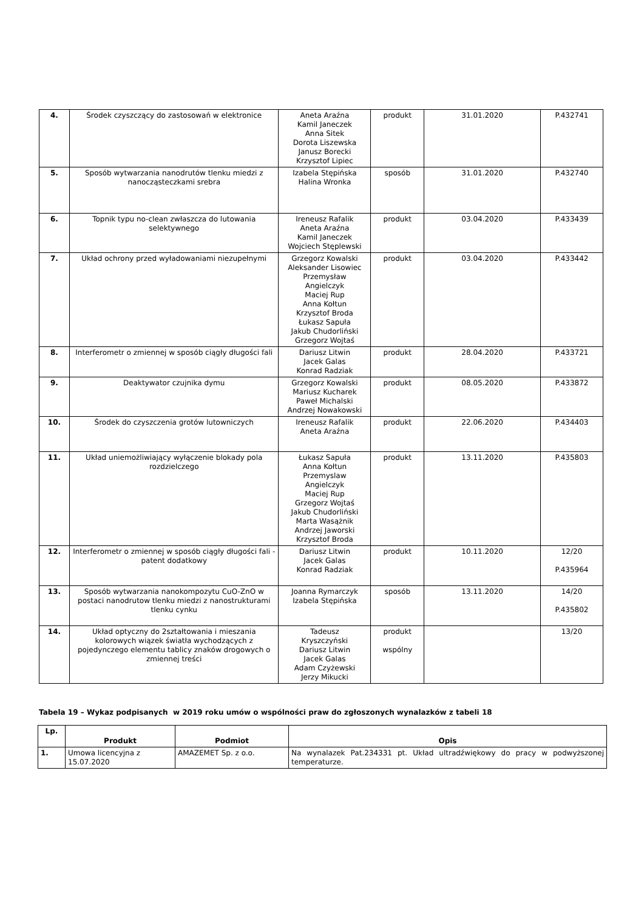| 4. | Środek czyszczący do zastosowań w elektronice | Aneta Araźna Kamil Janeczek Anna Sitek Dorota Liszewska Janusz Borecki Krzysztof Lipiec | produkt | 31.01.2020 | P.432741 |
| 5. | Sposób wytwarzania nanodrutów tlenku miedzi z nanocząsteczkami srebra | Izabela Stępińska Halina Wronka | sposób | 31.01.2020 | P.432740 |
| 6. | Topnik typu no-clean zwłaszcza do lutowania selektywnego | Ireneusz Rafalik Aneta Araźna Kamil Janeczek Wojciech Stęplewski | produkt | 03.04.2020 | P.433439 |
| 7. | Układ ochrony przed wyładowaniami niezupełnymi | Grzegorz Kowalski Aleksander Lisowiec Przemysław Angielczyk Maciej Rup Anna Kołtun Krzysztof Broda Łukasz Sapuła Jakub Chudorliński Grzegorz Wojtaś | produkt | 03.04.2020 | P.433442 |
| 8. | Interferometr o zmiennej w sposób ciągły długości fali | Dariusz Litwin Jacek Galas Konrad Radziak | produkt | 28.04.2020 | P.433721 |
| 9. | Deaktywator czujnika dymu | Grzegorz Kowalski Mariusz Kucharek Paweł Michalski Andrzej Nowakowski | produkt | 08.05.2020 | P.433872 |
| 10. | Środek do czyszczenia grotów lutowniczych | Ireneusz Rafalik Aneta Araźna | produkt | 22.06.2020 | P.434403 |
| 11. | Układ uniemożliwiający wyłączenie blokady pola rozdzielczego | Łukasz Sapuła Anna Kołtun Przemyslaw Angielczyk Maciej Rup Grzegorz Wojtaś Jakub Chudorliński Marta Wasążnik Andrzej Jaworski Krzysztof Broda | produkt | 13.11.2020 | P.435803 |
| 12. | Interferometr o zmiennej w sposób ciągły długości fali - patent dodatkowy | Dariusz Litwin Jacek Galas Konrad Radziak | produkt | 10.11.2020 | 12/20 P.435964 |
| 13. | Sposób wytwarzania nanokompozytu CuO-ZnO w postaci nanodrutow tlenku miedzi z nanostrukturami tlenku cynku | Joanna Rymarczyk Izabela Stępińska | sposób | 13.11.2020 | 14/20 P.435802 |
| 14. | Układ optyczny do 2ształtowania i mieszania kolorowych wiązek światła wychodzących z pojedynczego elementu tablicy znaków drogowych o zmiennej treści | Tadeusz Kryszczyński Dariusz Litwin Jacek Galas Adam Czyżewski Jerzy Mikucki | produkt wspólny | | 13/20 |
Tabela 19 – Wykaz podpisanych w 2019 roku umów o wspólności praw do zgłoszonych wynalazków z tabeli 18
| Lp. | Produkt | Podmiot | Opis |
| --- | --- | --- | --- |
| 1. | Umowa licencyjna z 15.07.2020 | AMAZEMET Sp. z o.o. | Na wynalazek Pat.234331 pt. Układ ultradźwiękowy do pracy w podwyższonej temperaturze. |